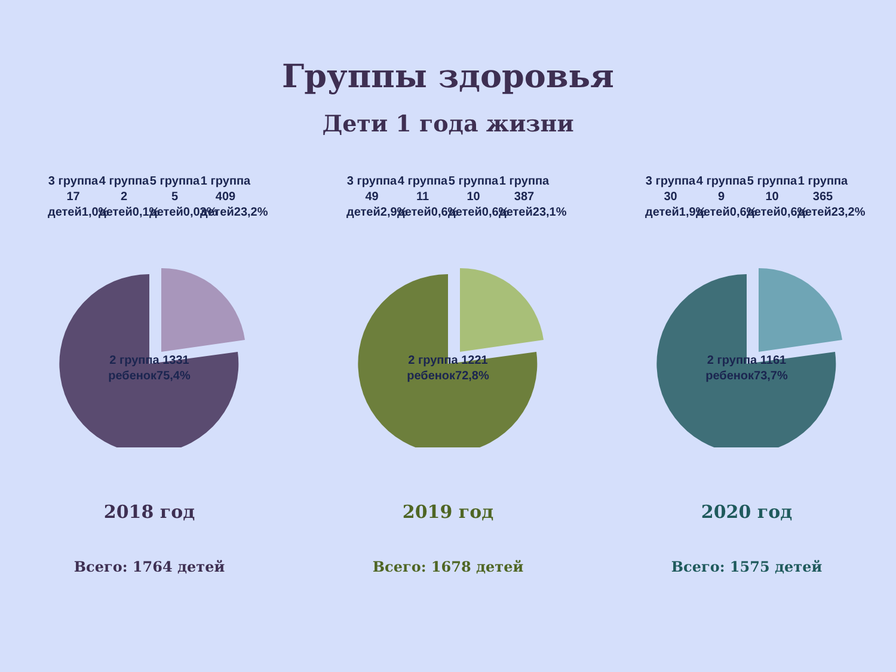Группы здоровья
Дети 1 года жизни
3 группа 17 детей1,0%
4 группа 2 детей0,1%
5 группа 5 детей0,03%
1 группа 409 детей23,2%
2 группа 1331 ребенок75,4%
2018 год
Всего: 1764 детей
3 группа 49 детей2,9%
4 группа 11 детей0,6%
5 группа 10 детей0,6%
1 группа 387 детей23,1%
2 группа 1221 ребенок72,8%
2019 год
Всего: 1678 детей
3 группа 30 детей1,9%
4 группа 9 детей0,6%
5 группа 10 детей0,6%
1 группа 365 детей23,2%
2 группа 1161 ребенок73,7%
2020 год
Всего: 1575 детей